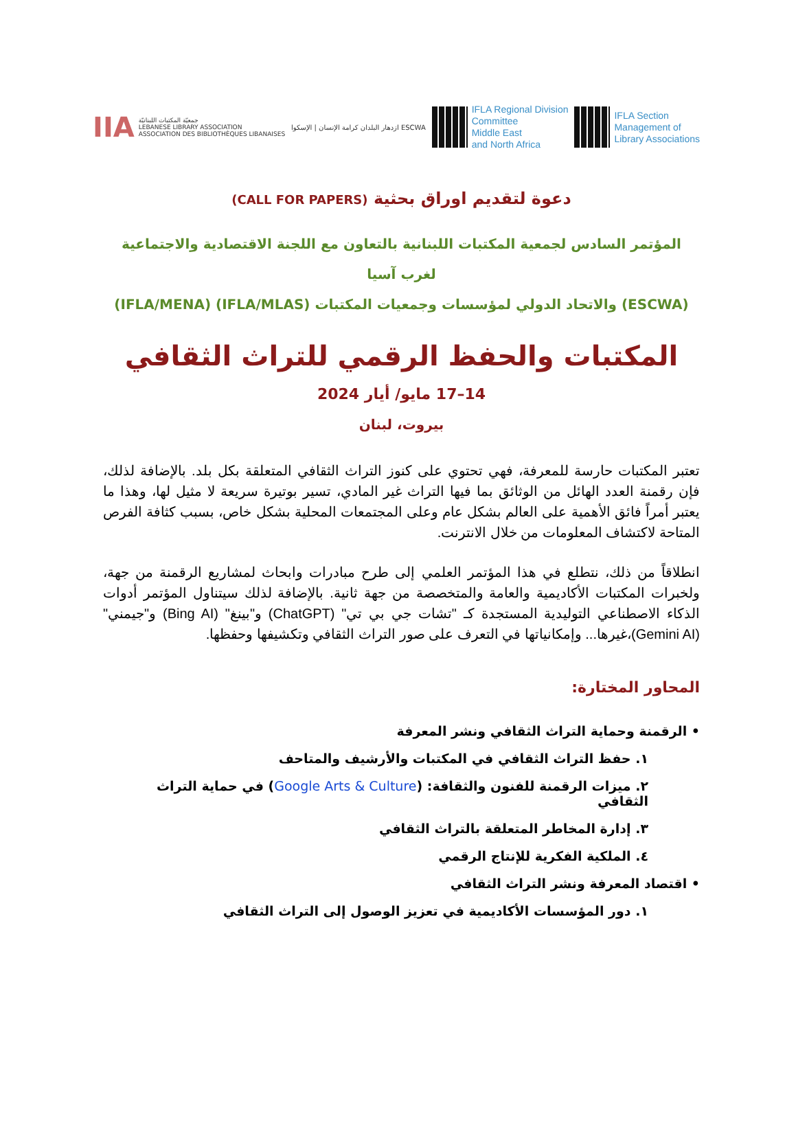IIA جمعيّة المكتبات اللبنانيّة
LEBANESE LIBRARY ASSOCIATION
ASSOCIATION DES BIBLIOTHÈQUES LIBANAISES
ازدهار البلدان كرامة الإنسان | الإسكوا ESCWA
IFLA Regional Division
Committee
Middle East
and North Africa
IFLA Section
Management of
Library Associations
دعوة لتقديم اوراق بحثية (CALL FOR PAPERS)
المؤتمر السادس لجمعية المكتبات اللبنانية بالتعاون مع اللجنة الاقتصادية والاجتماعية لغرب آسيا
(ESCWA) والاتحاد الدولي لمؤسسات وجمعيات المكتبات (IFLA/MLAS) (IFLA/MENA)
المكتبات والحفظ الرقمي للتراث الثقافي
14–17 مايو/ أيار 2024
بيروت، لبنان
تعتبر المكتبات حارسة للمعرفة، فهي تحتوي على كنوز التراث الثقافي المتعلقة بكل بلد. بالإضافة لذلك، فإن رقمنة العدد الهائل من الوثائق بما فيها التراث غير المادي، تسير بوتيرة سريعة لا مثيل لها، وهذا ما يعتبر أمراً فائق الأهمية على العالم بشكل عام وعلى المجتمعات المحلية بشكل خاص، بسبب كثافة الفرص المتاحة لاكتشاف المعلومات من خلال الانترنت.
انطلاقاً من ذلك، نتطلع في هذا المؤتمر العلمي إلى طرح مبادرات وابحاث لمشاريع الرقمنة من جهة، ولخبرات المكتبات الأكاديمية والعامة والمتخصصة من جهة ثانية. بالإضافة لذلك سيتناول المؤتمر أدوات الذكاء الاصطناعي التوليدية المستجدة كـ "تشات جي بي تي" (ChatGPT) و"بينغ" (Bing AI) و"جيمني" (Gemini AI)،غيرها... وإمكانياتها في التعرف على صور التراث الثقافي وتكشيفها وحفظها.
المحاور المختارة:
• الرقمنة وحماية التراث الثقافي ونشر المعرفة
١. حفظ التراث الثقافي في المكتبات والأرشيف والمتاحف
٢. ميزات الرقمنة للفنون والثقافة: (Google Arts & Culture) في حماية التراث الثقافي
٣. إدارة المخاطر المتعلقة بالتراث الثقافي
٤. الملكية الفكرية للإنتاج الرقمي
• اقتصاد المعرفة ونشر التراث الثقافي
١. دور المؤسسات الأكاديمية في تعزيز الوصول إلى التراث الثقافي